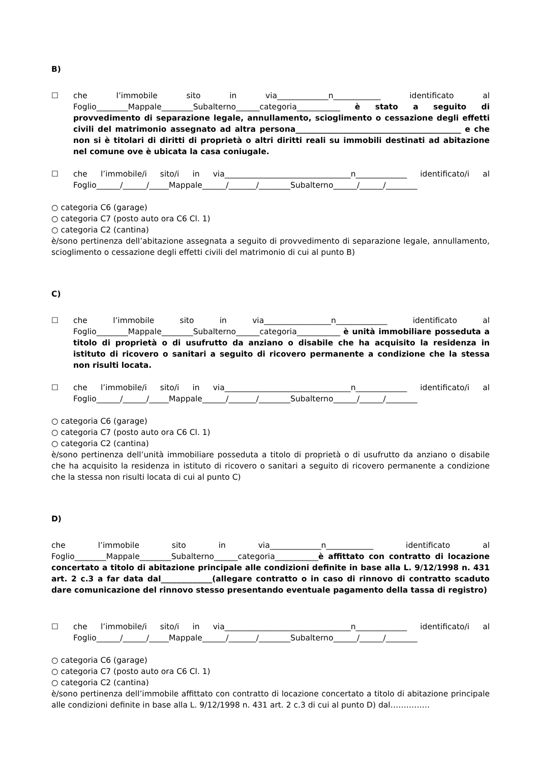B)
☐ che l’immobile sito in via_____________n____________ identificato al Foglio________Mappale________Subalterno______categoria___________ è stato a seguito di provvedimento di separazione legale, annullamento, scioglimento o cessazione degli effetti civili del matrimonio assegnato ad altra persona__________________________________________ e che non si è titolari di diritti di proprietà o altri diritti reali su immobili destinati ad abitazione nel comune ove è ubicata la casa coniugale.
☐ che l’immobile/i sito/i in via________________________________n_____________ identificato/i al Foglio______/______/_____Mappale______/_______/________Subalterno______/______/________
○ categoria C6 (garage)
○ categoria C7 (posto auto ora C6 Cl. 1)
○ categoria C2 (cantina)
è/sono pertinenza dell’abitazione assegnata a seguito di provvedimento di separazione legale, annullamento, scioglimento o cessazione degli effetti civili del matrimonio di cui al punto B)
C)
☐ che l’immobile sito in via_________________n_____________ identificato al Foglio________Mappale________Subalterno______categoria___________ è unità immobiliare posseduta a titolo di proprietà o di usufrutto da anziano o disabile che ha acquisito la residenza in istituto di ricovero o sanitari a seguito di ricovero permanente a condizione che la stessa non risulti locata.
☐ che l’immobile/i sito/i in via________________________________n_____________ identificato/i al Foglio______/______/_____Mappale______/_______/________Subalterno______/______/________
○ categoria C6 (garage)
○ categoria C7 (posto auto ora C6 Cl. 1)
○ categoria C2 (cantina)
è/sono pertinenza dell’unità immobiliare posseduta a titolo di proprietà o di usufrutto da anziano o disabile che ha acquisito la residenza in istituto di ricovero o sanitari a seguito di ricovero permanente a condizione che la stessa non risulti locata di cui al punto C)
D)
che l’immobile sito in via_____________n____________ identificato al Foglio________Mappale________Subalterno______categoria___________è affittato con contratto di locazione concertato a titolo di abitazione principale alle condizioni definite in base alla L. 9/12/1998 n. 431 art. 2 c.3 a far data dal_____________(allegare contratto o in caso di rinnovo di contratto scaduto dare comunicazione del rinnovo stesso presentando eventuale pagamento della tassa di registro)
☐ che l’immobile/i sito/i in via________________________________n_____________ identificato/i al Foglio______/______/_____Mappale______/_______/________Subalterno______/______/________
○ categoria C6 (garage)
○ categoria C7 (posto auto ora C6 Cl. 1)
○ categoria C2 (cantina)
è/sono pertinenza dell’immobile affittato con contratto di locazione concertato a titolo di abitazione principale alle condizioni definite in base alla L. 9/12/1998 n. 431 art. 2 c.3 di cui al punto D) dal……………